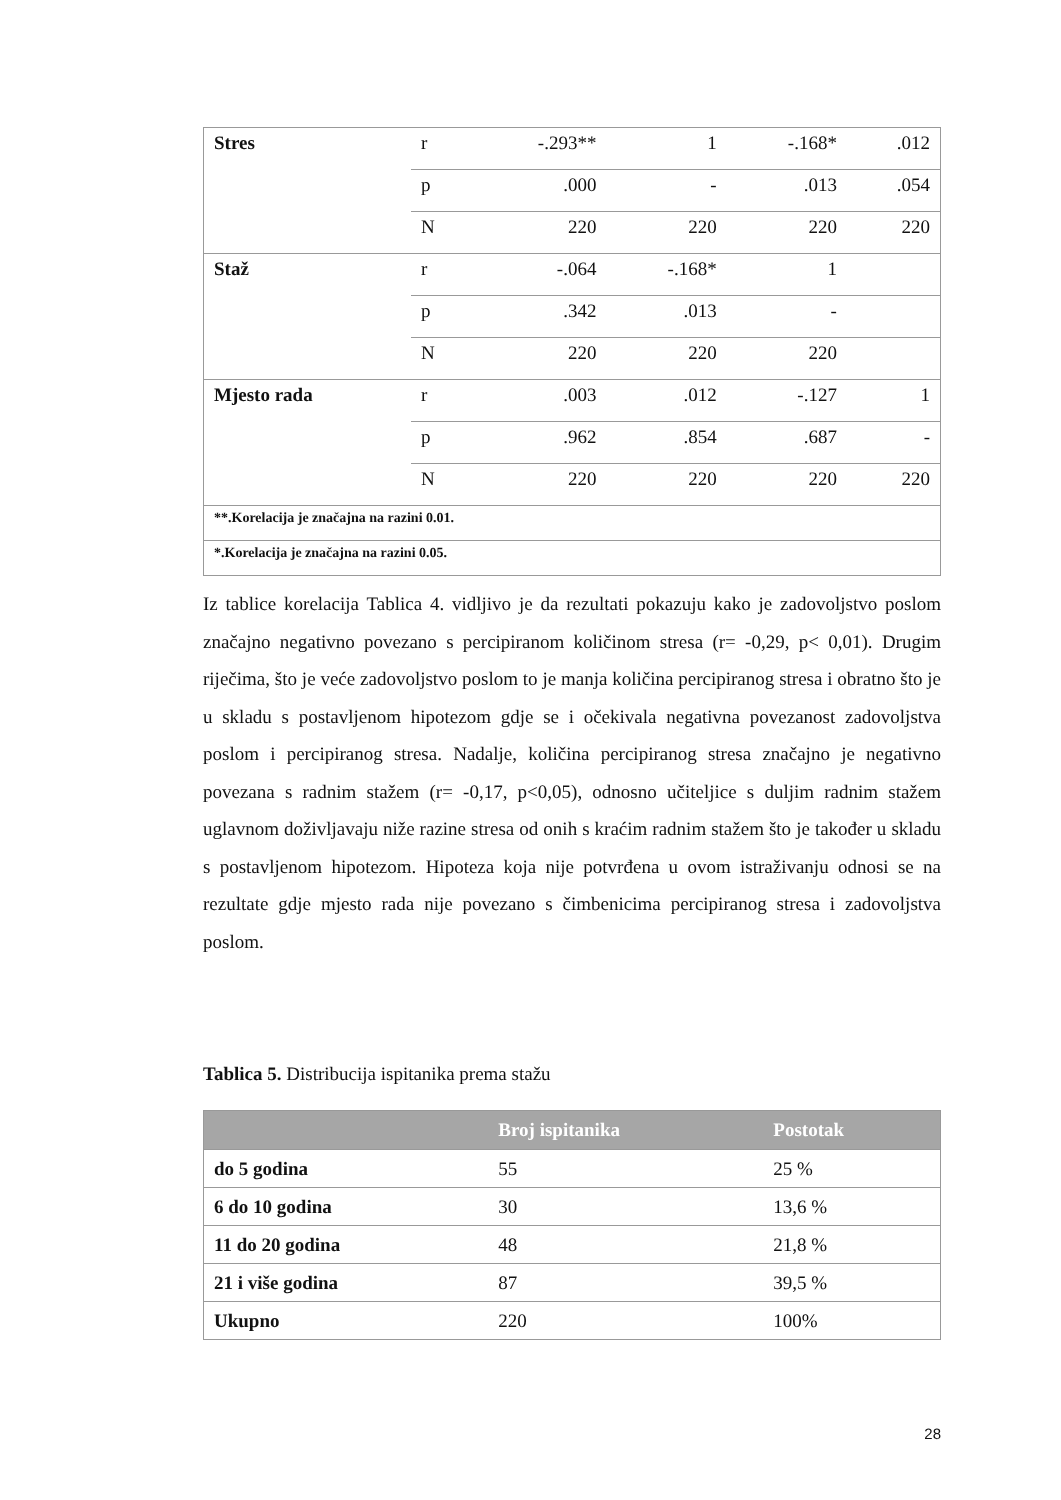| Stres | r | -.293** | 1 | -.168* | .012 |
| | p | .000 | - | .013 | .054 |
| | N | 220 | 220 | 220 | 220 |
| Staž | r | -.064 | -.168* | 1 | |
| | p | .342 | .013 | - | |
| | N | 220 | 220 | 220 | |
| Mjesto rada | r | .003 | .012 | -.127 | 1 |
| | p | .962 | .854 | .687 | - |
| | N | 220 | 220 | 220 | 220 |
| **.Korelacija je značajna na razini 0.01. | | | | | |
| *.Korelacija je značajna na razini 0.05. | | | | | |
Iz tablice korelacija Tablica 4. vidljivo je da rezultati pokazuju kako je zadovoljstvo poslom značajno negativno povezano s percipiranom količinom stresa (r= -0,29, p< 0,01). Drugim riječima, što je veće zadovoljstvo poslom to je manja količina percipiranog stresa i obratno što je u skladu s postavljenom hipotezom gdje se i očekivala negativna povezanost zadovoljstva poslom i percipiranog stresa. Nadalje, količina percipiranog stresa značajno je negativno povezana s radnim stažem (r= -0,17, p<0,05), odnosno učiteljice s duljim radnim stažem uglavnom doživljavaju niže razine stresa od onih s kraćim radnim stažem što je također u skladu s postavljenom hipotezom. Hipoteza koja nije potvrđena u ovom istraživanju odnosi se na rezultate gdje mjesto rada nije povezano s čimbenicima percipiranog stresa i zadovoljstva poslom.
Tablica 5. Distribucija ispitanika prema stažu
| | Broj ispitanika | Postotak |
| --- | --- | --- |
| do 5 godina | 55 | 25 % |
| 6 do 10 godina | 30 | 13,6 % |
| 11 do 20 godina | 48 | 21,8 % |
| 21 i više godina | 87 | 39,5 % |
| Ukupno | 220 | 100% |
28